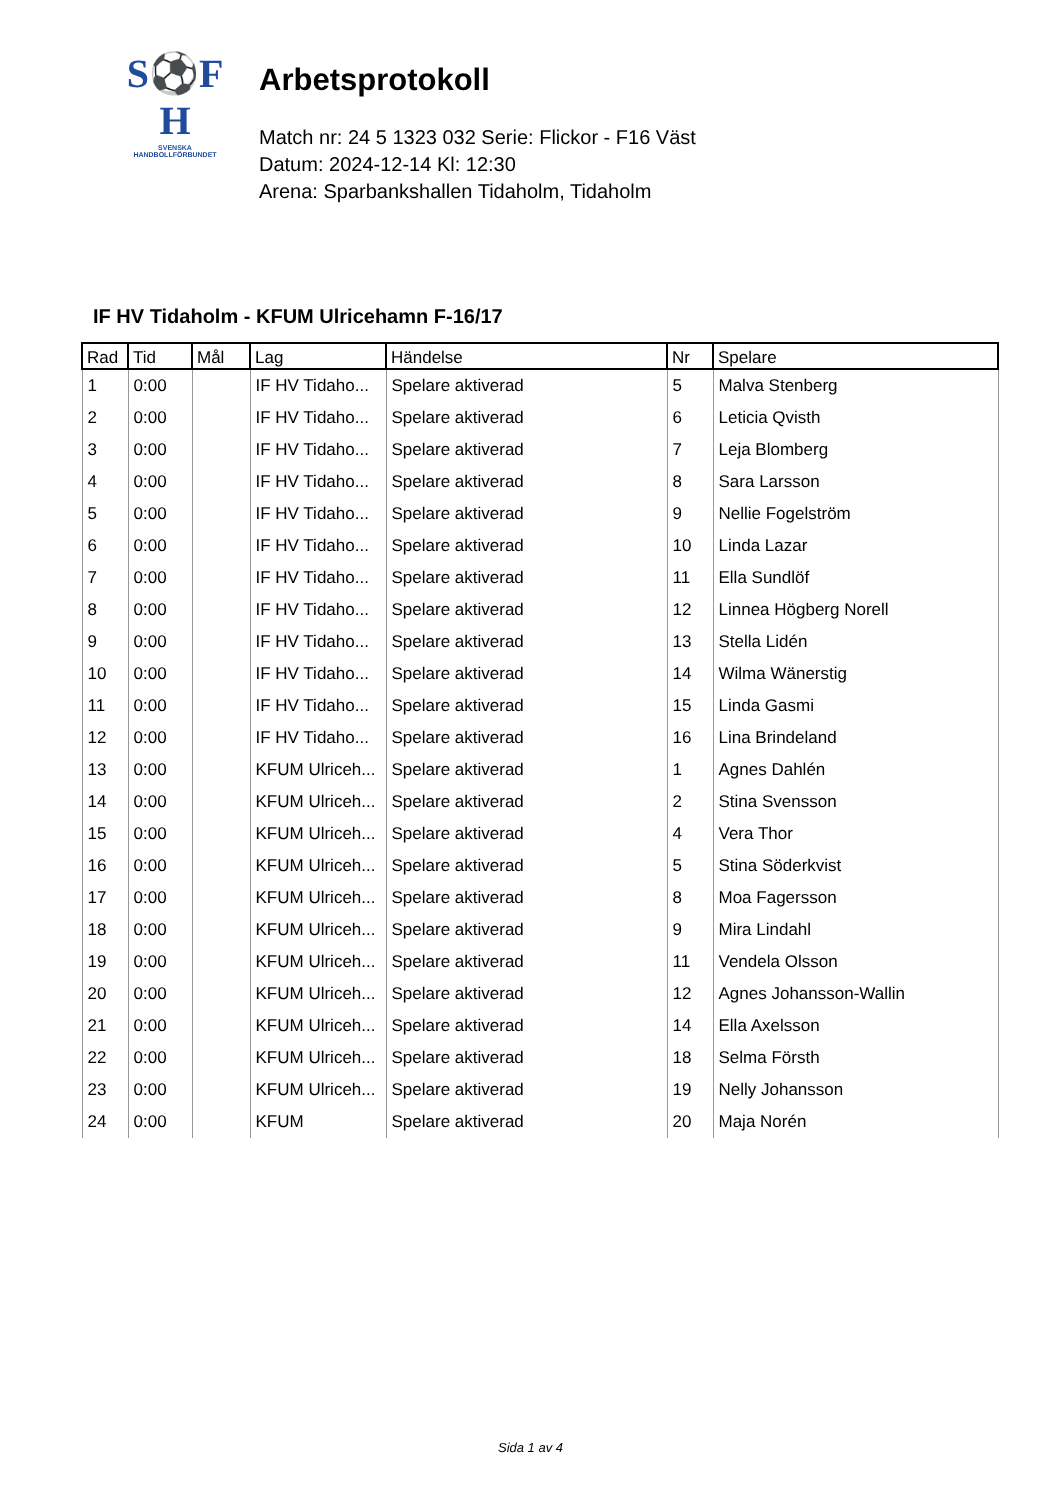S⚽F
H
SVENSKA
HANDBOLLFÖRBUNDET
Arbetsprotokoll
Match nr: 24 5 1323 032 Serie: Flickor - F16 Väst
Datum: 2024-12-14 Kl: 12:30
Arena: Sparbankshallen Tidaholm, Tidaholm
IF HV Tidaholm - KFUM Ulricehamn F-16/17
| Rad | Tid | Mål | Lag | Händelse | Nr | Spelare |
| --- | --- | --- | --- | --- | --- | --- |
| 1 | 0:00 | | IF HV Tidaho... | Spelare aktiverad | 5 | Malva Stenberg |
| 2 | 0:00 | | IF HV Tidaho... | Spelare aktiverad | 6 | Leticia Qvisth |
| 3 | 0:00 | | IF HV Tidaho... | Spelare aktiverad | 7 | Leja Blomberg |
| 4 | 0:00 | | IF HV Tidaho... | Spelare aktiverad | 8 | Sara Larsson |
| 5 | 0:00 | | IF HV Tidaho... | Spelare aktiverad | 9 | Nellie Fogelström |
| 6 | 0:00 | | IF HV Tidaho... | Spelare aktiverad | 10 | Linda Lazar |
| 7 | 0:00 | | IF HV Tidaho... | Spelare aktiverad | 11 | Ella Sundlöf |
| 8 | 0:00 | | IF HV Tidaho... | Spelare aktiverad | 12 | Linnea Högberg Norell |
| 9 | 0:00 | | IF HV Tidaho... | Spelare aktiverad | 13 | Stella Lidén |
| 10 | 0:00 | | IF HV Tidaho... | Spelare aktiverad | 14 | Wilma Wänerstig |
| 11 | 0:00 | | IF HV Tidaho... | Spelare aktiverad | 15 | Linda Gasmi |
| 12 | 0:00 | | IF HV Tidaho... | Spelare aktiverad | 16 | Lina Brindeland |
| 13 | 0:00 | | KFUM Ulriceh... | Spelare aktiverad | 1 | Agnes Dahlén |
| 14 | 0:00 | | KFUM Ulriceh... | Spelare aktiverad | 2 | Stina Svensson |
| 15 | 0:00 | | KFUM Ulriceh... | Spelare aktiverad | 4 | Vera Thor |
| 16 | 0:00 | | KFUM Ulriceh... | Spelare aktiverad | 5 | Stina Söderkvist |
| 17 | 0:00 | | KFUM Ulriceh... | Spelare aktiverad | 8 | Moa Fagersson |
| 18 | 0:00 | | KFUM Ulriceh... | Spelare aktiverad | 9 | Mira Lindahl |
| 19 | 0:00 | | KFUM Ulriceh... | Spelare aktiverad | 11 | Vendela Olsson |
| 20 | 0:00 | | KFUM Ulriceh... | Spelare aktiverad | 12 | Agnes Johansson-Wallin |
| 21 | 0:00 | | KFUM Ulriceh... | Spelare aktiverad | 14 | Ella Axelsson |
| 22 | 0:00 | | KFUM Ulriceh... | Spelare aktiverad | 18 | Selma Försth |
| 23 | 0:00 | | KFUM Ulriceh... | Spelare aktiverad | 19 | Nelly Johansson |
| 24 | 0:00 | | KFUM | Spelare aktiverad | 20 | Maja Norén |
Sida 1 av 4